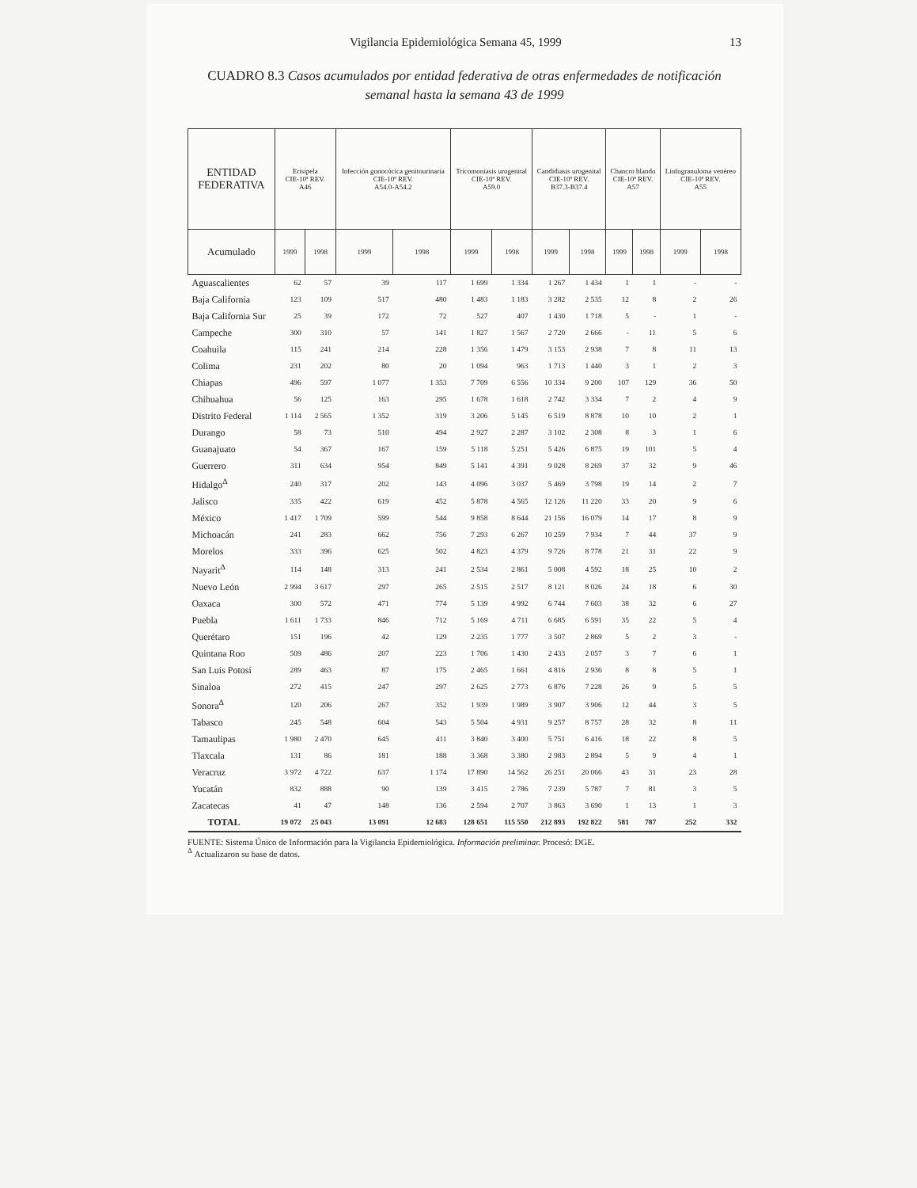Vigilancia Epidemiológica Semana 45, 1999 13
CUADRO 8.3 Casos acumulados por entidad federativa de otras enfermedades de notificación semanal hasta la semana 43 de 1999
| ENTIDAD FEDERATIVA | Erisipela CIE-10ª REV. A46 | | Infección gonocócica genitourinaria CIE-10ª REV. A54.0-A54.2 | | Tricomoniasis urogenital CIE-10ª REV. A59.0 | | Candidiasis urogenital CIE-10ª REV. B37.3-B37.4 | | Chancro blando CIE-10ª REV. A57 | | Linfogranuloma venéreo CIE-10ª REV. A55 | |
| --- | --- | --- | --- | --- | --- | --- | --- | --- | --- | --- | --- | --- |
| Acumulado | 1999 | 1998 | 1999 | 1998 | 1999 | 1998 | 1999 | 1998 | 1999 | 1998 | 1999 | 1998 |
| Aguascalientes | 62 | 57 | 39 | 117 | 1 699 | 1 334 | 1 267 | 1 434 | 1 | 1 | - | - |
| Baja California | 123 | 109 | 517 | 480 | 1 483 | 1 183 | 3 282 | 2 535 | 12 | 8 | 2 | 26 |
| Baja California Sur | 25 | 39 | 172 | 72 | 527 | 407 | 1 430 | 1 718 | 5 | - | 1 | - |
| Campeche | 300 | 310 | 57 | 141 | 1 827 | 1 567 | 2 720 | 2 666 | - | 11 | 5 | 6 |
| Coahuila | 115 | 241 | 214 | 228 | 1 356 | 1 479 | 3 153 | 2 938 | 7 | 8 | 11 | 13 |
| Colima | 231 | 202 | 80 | 20 | 1 094 | 963 | 1 713 | 1 440 | 3 | 1 | 2 | 3 |
| Chiapas | 496 | 597 | 1 077 | 1 353 | 7 709 | 6 556 | 10 334 | 9 200 | 107 | 129 | 36 | 50 |
| Chihuahua | 56 | 125 | 163 | 295 | 1 678 | 1 618 | 2 742 | 3 334 | 7 | 2 | 4 | 9 |
| Distrito Federal | 1 114 | 2 565 | 1 352 | 319 | 3 206 | 5 145 | 6 519 | 8 878 | 10 | 10 | 2 | 1 |
| Durango | 58 | 73 | 510 | 494 | 2 927 | 2 287 | 3 102 | 2 308 | 8 | 3 | 1 | 6 |
| Guanajuato | 54 | 367 | 167 | 159 | 5 118 | 5 251 | 5 426 | 6 875 | 19 | 101 | 5 | 4 |
| Guerrero | 311 | 634 | 954 | 849 | 5 141 | 4 391 | 9 028 | 8 269 | 37 | 32 | 9 | 46 |
| Hidalgo<sup>Δ</sup> | 240 | 317 | 202 | 143 | 4 096 | 3 037 | 5 469 | 3 798 | 19 | 14 | 2 | 7 |
| Jalisco | 335 | 422 | 619 | 452 | 5 878 | 4 565 | 12 126 | 11 220 | 33 | 20 | 9 | 6 |
| México | 1 417 | 1 709 | 599 | 544 | 9 858 | 8 644 | 21 156 | 16 079 | 14 | 17 | 8 | 9 |
| Michoacán | 241 | 283 | 662 | 756 | 7 293 | 6 267 | 10 259 | 7 934 | 7 | 44 | 37 | 9 |
| Morelos | 333 | 396 | 625 | 502 | 4 823 | 4 379 | 9 726 | 8 778 | 21 | 31 | 22 | 9 |
| Nayarit<sup>Δ</sup> | 114 | 148 | 313 | 241 | 2 534 | 2 861 | 5 008 | 4 592 | 18 | 25 | 10 | 2 |
| Nuevo León | 2 994 | 3 617 | 297 | 265 | 2 515 | 2 517 | 8 121 | 8 026 | 24 | 18 | 6 | 30 |
| Oaxaca | 300 | 572 | 471 | 774 | 5 139 | 4 992 | 6 744 | 7 603 | 38 | 32 | 6 | 27 |
| Puebla | 1 611 | 1 733 | 846 | 712 | 5 169 | 4 711 | 6 685 | 6 591 | 35 | 22 | 5 | 4 |
| Querétaro | 151 | 196 | 42 | 129 | 2 235 | 1 777 | 3 507 | 2 869 | 5 | 2 | 3 | - |
| Quintana Roo | 509 | 486 | 207 | 223 | 1 706 | 1 430 | 2 433 | 2 057 | 3 | 7 | 6 | 1 |
| San Luis Potosí | 289 | 463 | 87 | 175 | 2 465 | 1 661 | 4 816 | 2 936 | 8 | 8 | 5 | 1 |
| Sinaloa | 272 | 415 | 247 | 297 | 2 625 | 2 773 | 6 876 | 7 228 | 26 | 9 | 5 | 5 |
| Sonora<sup>Δ</sup> | 120 | 206 | 267 | 352 | 1 939 | 1 989 | 3 907 | 3 906 | 12 | 44 | 3 | 5 |
| Tabasco | 245 | 548 | 604 | 543 | 5 504 | 4 931 | 9 257 | 8 757 | 28 | 32 | 8 | 11 |
| Tamaulipas | 1 980 | 2 470 | 645 | 411 | 3 840 | 3 400 | 5 751 | 6 416 | 18 | 22 | 8 | 5 |
| Tlaxcala | 131 | 86 | 181 | 188 | 3 368 | 3 380 | 2 983 | 2 894 | 5 | 9 | 4 | 1 |
| Veracruz | 3 972 | 4 722 | 637 | 1 174 | 17 890 | 14 562 | 26 251 | 20 066 | 43 | 31 | 23 | 28 |
| Yucatán | 832 | 888 | 90 | 139 | 3 415 | 2 786 | 7 239 | 5 787 | 7 | 81 | 3 | 5 |
| Zacatecas | 41 | 47 | 148 | 136 | 2 594 | 2 707 | 3 863 | 3 690 | 1 | 13 | 1 | 3 |
| TOTAL | 19 072 | 25 043 | 13 091 | 12 683 | 128 651 | 115 550 | 212 893 | 192 822 | 581 | 787 | 252 | 332 |
FUENTE: Sistema Único de Información para la Vigilancia Epidemiológica. Información preliminar. Procesó: DGE.
<sup>Δ</sup> Actualizaron su base de datos.